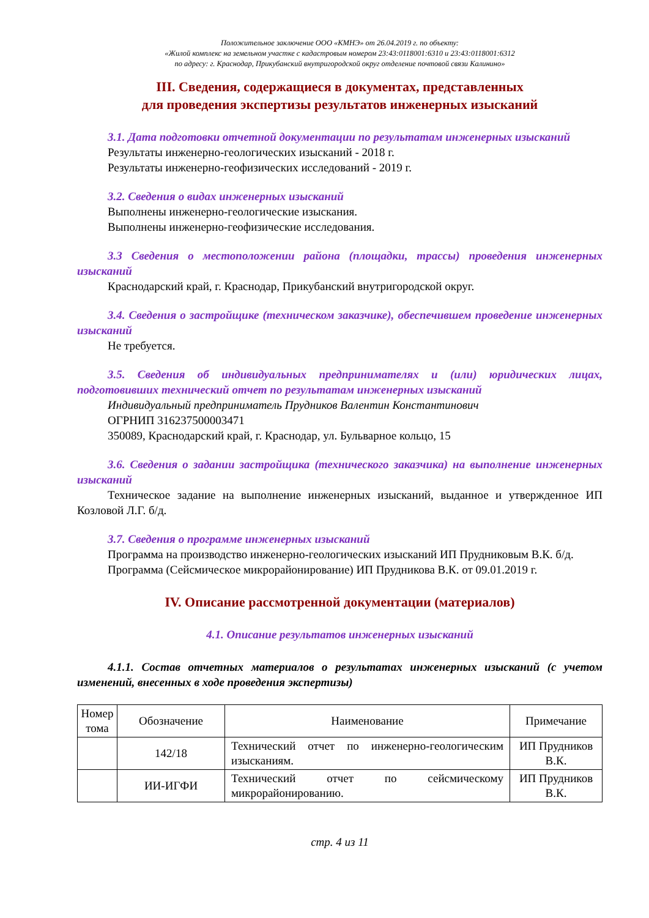Положительное заключение ООО «КМНЭ» от 26.04.2019 г. по объекту:
«Жилой комплекс на земельном участке с кадастровым номером 23:43:0118001:6310 и 23:43:0118001:6312
по адресу: г. Краснодар, Прикубанский внутригородской округ отделение почтовой связи Калинино»
III. Сведения, содержащиеся в документах, представленных
для проведения экспертизы результатов инженерных изысканий
3.1. Дата подготовки отчетной документации по результатам инженерных изысканий
Результаты инженерно-геологических изысканий - 2018 г.
Результаты инженерно-геофизических исследований - 2019 г.
3.2. Сведения о видах инженерных изысканий
Выполнены инженерно-геологические изыскания.
Выполнены инженерно-геофизические исследования.
3.3 Сведения о местоположении района (площадки, трассы) проведения инженерных изысканий
Краснодарский край, г. Краснодар, Прикубанский внутригородской округ.
3.4. Сведения о застройщике (техническом заказчике), обеспечившем проведение инженерных изысканий
Не требуется.
3.5. Сведения об индивидуальных предпринимателях и (или) юридических лицах, подготовивших технический отчет по результатам инженерных изысканий
Индивидуальный предприниматель Прудников Валентин Константинович
ОГРНИП 316237500003471
350089, Краснодарский край, г. Краснодар, ул. Бульварное кольцо, 15
3.6. Сведения о задании застройщика (технического заказчика) на выполнение инженерных изысканий
Техническое задание на выполнение инженерных изысканий, выданное и утвержденное ИП Козловой Л.Г. б/д.
3.7. Сведения о программе инженерных изысканий
Программа на производство инженерно-геологических изысканий ИП Прудниковым В.К. б/д.
Программа (Сейсмическое микрорайонирование) ИП Прудникова В.К. от 09.01.2019 г.
IV. Описание рассмотренной документации (материалов)
4.1. Описание результатов инженерных изысканий
4.1.1. Состав отчетных материалов о результатах инженерных изысканий (с учетом изменений, внесенных в ходе проведения экспертизы)
| Номер тома | Обозначение | Наименование | Примечание |
| --- | --- | --- | --- |
| | 142/18 | Технический отчет по инженерно-геологическим изысканиям. | ИП Прудников В.К. |
| | ИИ-ИГФИ | Технический отчет по сейсмическому микрорайонированию. | ИП Прудников В.К. |
стр. 4 из 11